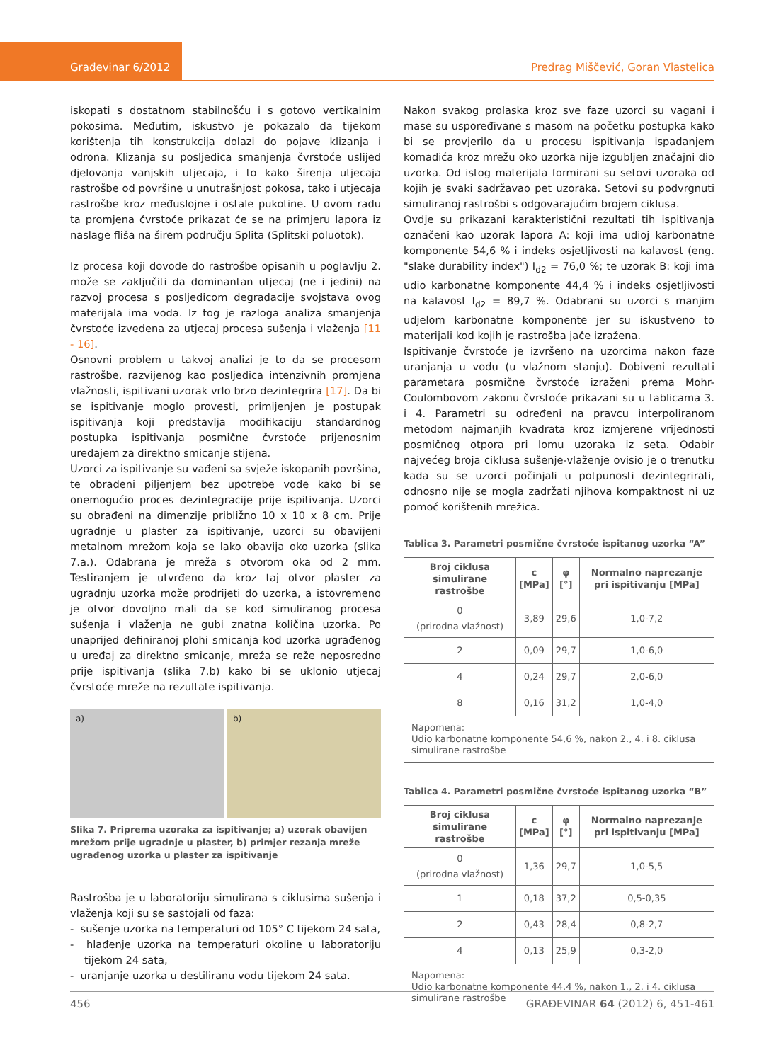Građevinar 6/2012
Predrag Miščević, Goran Vlastelica
iskopati s dostatnom stabilnošću i s gotovo vertikalnim pokosima. Međutim, iskustvo je pokazalo da tijekom korištenja tih konstrukcija dolazi do pojave klizanja i odrona. Klizanja su posljedica smanjenja čvrstoće uslijed djelovanja vanjskih utjecaja, i to kako širenja utjecaja rastrošbe od površine u unutrašnjost pokosa, tako i utjecaja rastrošbe kroz međuslojne i ostale pukotine. U ovom radu ta promjena čvrstoće prikazat će se na primjeru lapora iz naslage fliša na širem području Splita (Splitski poluotok).
Iz procesa koji dovode do rastrošbe opisanih u poglavlju 2. može se zaključiti da dominantan utjecaj (ne i jedini) na razvoj procesa s posljedicom degradacije svojstava ovog materijala ima voda. Iz tog je razloga analiza smanjenja čvrstoće izvedena za utjecaj procesa sušenja i vlaženja [11 - 16].
Osnovni problem u takvoj analizi je to da se procesom rastrošbe, razvijenog kao posljedica intenzivnih promjena vlažnosti, ispitivani uzorak vrlo brzo dezintegrira [17]. Da bi se ispitivanje moglo provesti, primijenjen je postupak ispitivanja koji predstavlja modifikaciju standardnog postupka ispitivanja posmične čvrstoće prijenosnim uređajem za direktno smicanje stijena.
Uzorci za ispitivanje su vađeni sa svježe iskopanih površina, te obrađeni piljenjem bez upotrebe vode kako bi se onemogućio proces dezintegracije prije ispitivanja. Uzorci su obrađeni na dimenzije približno 10 x 10 x 8 cm. Prije ugradnje u plaster za ispitivanje, uzorci su obavijeni metalnom mrežom koja se lako obavija oko uzorka (slika 7.a.). Odabrana je mreža s otvorom oka od 2 mm. Testiranjem je utvrđeno da kroz taj otvor plaster za ugradnju uzorka može prodrijeti do uzorka, a istovremeno je otvor dovoljno mali da se kod simuliranog procesa sušenja i vlaženja ne gubi znatna količina uzorka. Po unaprijed definiranoj plohi smicanja kod uzorka ugrađenog u uređaj za direktno smicanje, mreža se reže neposredno prije ispitivanja (slika 7.b) kako bi se uklonio utjecaj čvrstoće mreže na rezultate ispitivanja.
a) b)
Slika 7. Priprema uzoraka za ispitivanje; a) uzorak obavijen mrežom prije ugradnje u plaster, b) primjer rezanja mreže ugrađenog uzorka u plaster za ispitivanje
Rastrošba je u laboratoriju simulirana s ciklusima sušenja i vlaženja koji su se sastojali od faza:
- sušenje uzorka na temperaturi od 105° C tijekom 24 sata,
- hlađenje uzorka na temperaturi okoline u laboratoriju tijekom 24 sata,
- uranjanje uzorka u destiliranu vodu tijekom 24 sata.
Nakon svakog prolaska kroz sve faze uzorci su vagani i mase su uspoređivane s masom na početku postupka kako bi se provjerilo da u procesu ispitivanja ispadanjem komadića kroz mrežu oko uzorka nije izgubljen značajni dio uzorka. Od istog materijala formirani su setovi uzoraka od kojih je svaki sadržavao pet uzoraka. Setovi su podvrgnuti simuliranoj rastrošbi s odgovarajućim brojem ciklusa.
Ovdje su prikazani karakteristični rezultati tih ispitivanja označeni kao uzorak lapora A: koji ima udioj karbonatne komponente 54,6 % i indeks osjetljivosti na kalavost (eng. "slake durability index") I<sub>d2</sub> = 76,0 %; te uzorak B: koji ima udio karbonatne komponente 44,4 % i indeks osjetljivosti na kalavost I<sub>d2</sub> = 89,7 %. Odabrani su uzorci s manjim udjelom karbonatne komponente jer su iskustveno to materijali kod kojih je rastrošba jače izražena.
Ispitivanje čvrstoće je izvršeno na uzorcima nakon faze uranjanja u vodu (u vlažnom stanju). Dobiveni rezultati parametara posmične čvrstoće izraženi prema Mohr-Coulombovom zakonu čvrstoće prikazani su u tablicama 3. i 4. Parametri su određeni na pravcu interpoliranom metodom najmanjih kvadrata kroz izmjerene vrijednosti posmičnog otpora pri lomu uzoraka iz seta. Odabir najvećeg broja ciklusa sušenje-vlaženje ovisio je o trenutku kada su se uzorci počinjali u potpunosti dezintegrirati, odnosno nije se mogla zadržati njihova kompaktnost ni uz pomoć korištenih mrežica.
Tablica 3. Parametri posmične čvrstoće ispitanog uzorka “A”
| Broj ciklusa simulirane rastrošbe | c [MPa] | φ [°] | Normalno naprezanje pri ispitivanju [MPa] |
| --- | --- | --- | --- |
| 0 (prirodna vlažnost) | 3,89 | 29,6 | 1,0-7,2 |
| 2 | 0,09 | 29,7 | 1,0-6,0 |
| 4 | 0,24 | 29,7 | 2,0-6,0 |
| 8 | 0,16 | 31,2 | 1,0-4,0 |
| Napomena: Udio karbonatne komponente 54,6 %, nakon 2., 4. i 8. ciklusa simulirane rastrošbe | | | |
Tablica 4. Parametri posmične čvrstoće ispitanog uzorka “B”
| Broj ciklusa simulirane rastrošbe | c [MPa] | φ [°] | Normalno naprezanje pri ispitivanju [MPa] |
| --- | --- | --- | --- |
| 0 (prirodna vlažnost) | 1,36 | 29,7 | 1,0-5,5 |
| 1 | 0,18 | 37,2 | 0,5-0,35 |
| 2 | 0,43 | 28,4 | 0,8-2,7 |
| 4 | 0,13 | 25,9 | 0,3-2,0 |
| Napomena: Udio karbonatne komponente 44,4 %, nakon 1., 2. i 4. ciklusa simulirane rastrošbe | | | |
456 GRAĐEVINAR 64 (2012) 6, 451-461